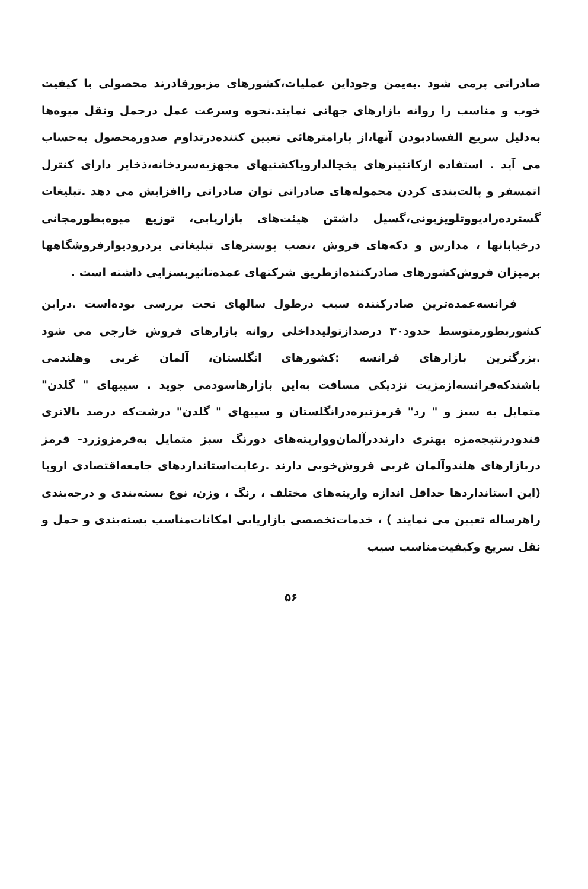صادراتی پرمی شود .به‌یمن وجوداین عملیات،کشورهای مزبورقادرند محصولی با کیفیت خوب و مناسب را روانه بازارهای جهانی نمایند.نحوه وسرعت عمل درحمل ونقل میوه‌ها به‌دلیل سریع الفسادبودن آنها،از پارامترهائی تعیین کننده‌درتداوم صدورمحصول به‌حساب می آید . استفاده ازکانتینرهای یخچالدارویاکشتیهای مجهزبه‌سردخانه،ذخایر دارای کنترل اتمسفر و پالت‌بندی کردن محموله‌های صادراتی توان صادراتی راافزایش می دهد .تبلیغات گسترده‌رادیووتلویزیونی،گسیل داشتن هیئت‌های بازاریابی، توزیع میوه‌بطورمجانی درخیابانها ، مدارس و دکه‌های فروش ،نصب پوسترهای تبلیغاتی بردرودیوارفروشگاهها برمیزان فروش‌کشورهای صادرکننده‌ازطریق شرکتهای عمده‌تاثیربسزایی داشته است .
فرانسه‌عمده‌ترین صادرکننده سیب درطول سالهای تحت بررسی بوده‌است .دراین کشوربطورمتوسط حدود۳۰ درصدازتولیدداخلی روانه بازارهای فروش خارجی می شود .بزرگترین بازارهای فرانسه :کشورهای انگلستان، آلمان غربی وهلندمی باشندکه‌فرانسه‌ازمزیت نزدیکی مسافت به‌این بازارهاسودمی جوید . سیبهای " گلدن" متمایل به سبز و " رد" قرمزتیره‌درانگلستان و سیبهای " گلدن" درشت‌که درصد بالاتری قندودرنتیجه‌مزه بهتری دارنددرآلمان‌وواریته‌های دورنگ سبز متمایل به‌قرمزوزرد- قرمز دربازارهای هلندوآلمان غربی فروش‌خوبی دارند .رعایت‌استانداردهای جامعه‌اقتصادی اروپا (این استانداردها حداقل اندازه واریته‌های مختلف ، رنگ ، وزن، نوع بسته‌بندی و درجه‌بندی راهرساله تعیین می نمایند ) ، خدمات‌تخصصی بازاریابی امکانات‌مناسب بسته‌بندی و حمل و نقل سریع وکیفیت‌مناسب سیب
۵۶